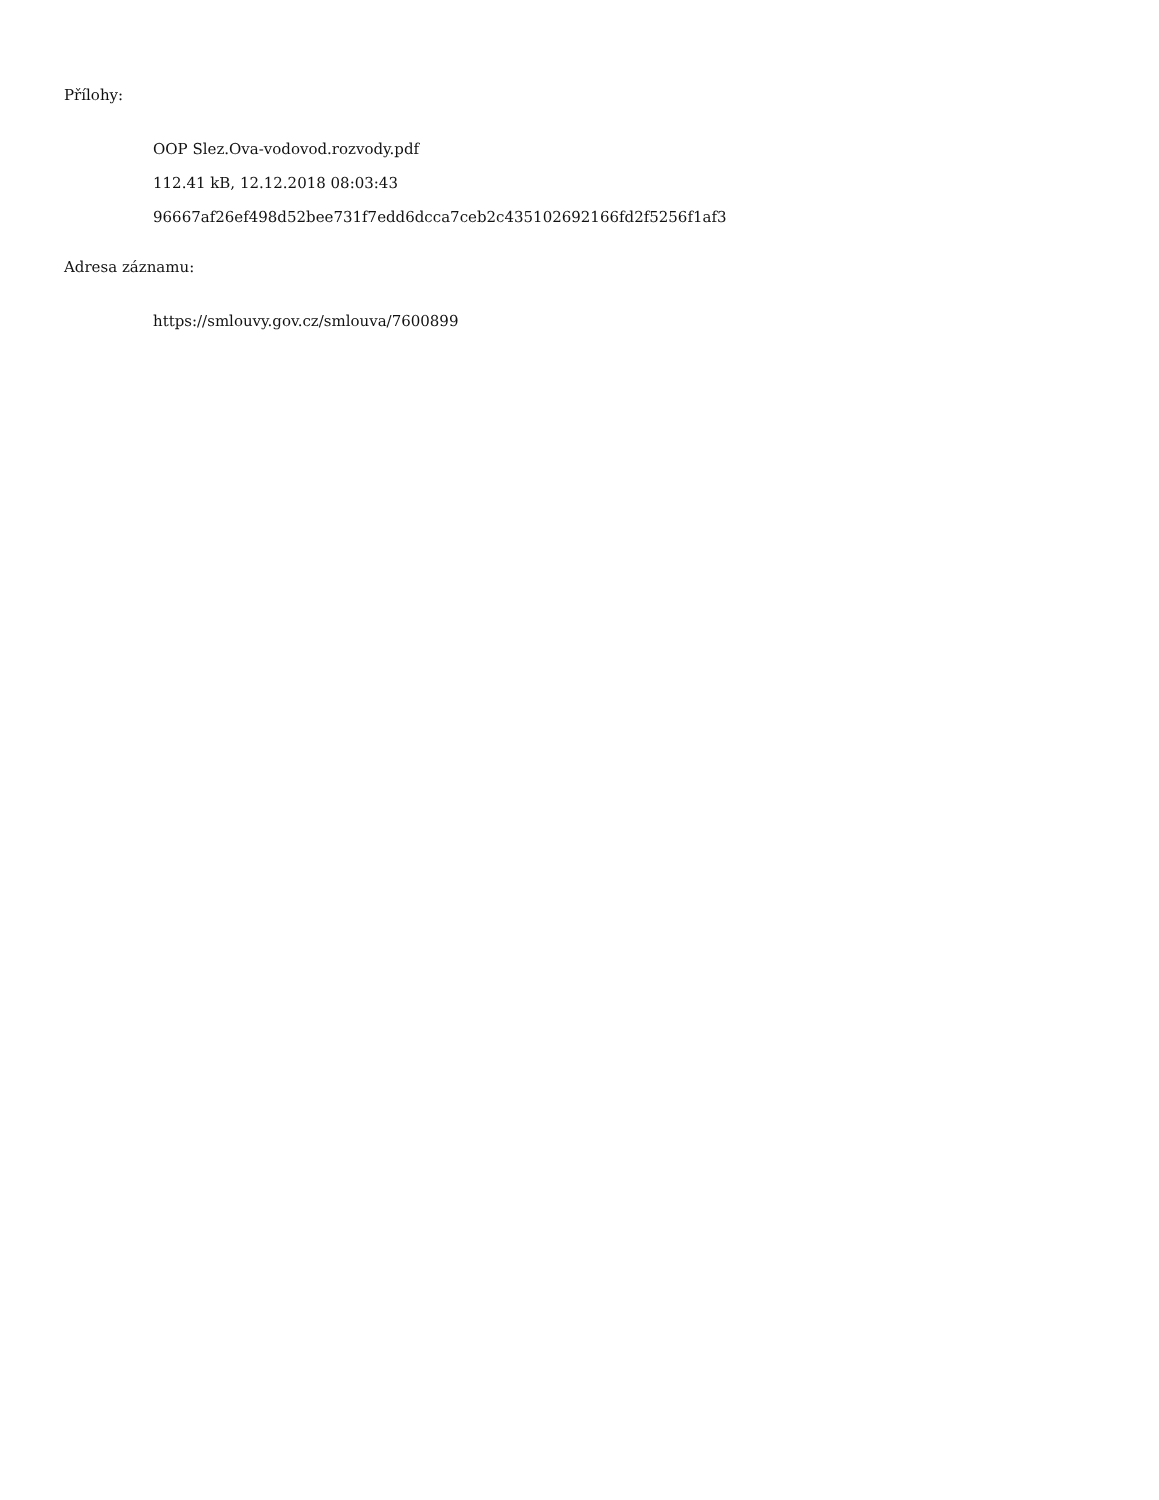Přílohy:
OOP Slez.Ova-vodovod.rozvody.pdf
112.41 kB, 12.12.2018 08:03:43
96667af26ef498d52bee731f7edd6dcca7ceb2c435102692166fd2f5256f1af3
Adresa záznamu:
https://smlouvy.gov.cz/smlouva/7600899